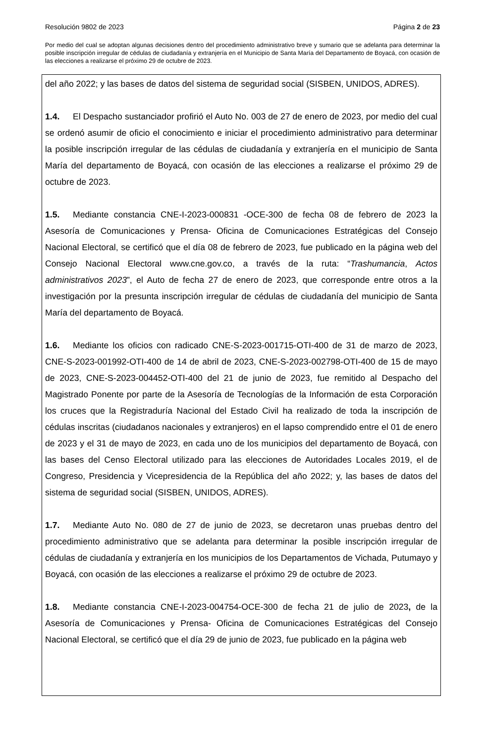Resolución 9802 de 2023 Página 2 de 23
Por medio del cual se adoptan algunas decisiones dentro del procedimiento administrativo breve y sumario que se adelanta para determinar la posible inscripción irregular de cédulas de ciudadanía y extranjería en el Municipio de Santa María del Departamento de Boyacá, con ocasión de las elecciones a realizarse el próximo 29 de octubre de 2023.
del año 2022; y las bases de datos del sistema de seguridad social (SISBEN, UNIDOS, ADRES).
1.4. El Despacho sustanciador profirió el Auto No. 003 de 27 de enero de 2023, por medio del cual se ordenó asumir de oficio el conocimiento e iniciar el procedimiento administrativo para determinar la posible inscripción irregular de las cédulas de ciudadanía y extranjería en el municipio de Santa María del departamento de Boyacá, con ocasión de las elecciones a realizarse el próximo 29 de octubre de 2023.
1.5. Mediante constancia CNE-I-2023-000831 -OCE-300 de fecha 08 de febrero de 2023 la Asesoría de Comunicaciones y Prensa- Oficina de Comunicaciones Estratégicas del Consejo Nacional Electoral, se certificó que el día 08 de febrero de 2023, fue publicado en la página web del Consejo Nacional Electoral www.cne.gov.co, a través de la ruta: “Trashumancia, Actos administrativos 2023”, el Auto de fecha 27 de enero de 2023, que corresponde entre otros a la investigación por la presunta inscripción irregular de cédulas de ciudadanía del municipio de Santa María del departamento de Boyacá.
1.6. Mediante los oficios con radicado CNE-S-2023-001715-OTI-400 de 31 de marzo de 2023, CNE-S-2023-001992-OTI-400 de 14 de abril de 2023, CNE-S-2023-002798-OTI-400 de 15 de mayo de 2023, CNE-S-2023-004452-OTI-400 del 21 de junio de 2023, fue remitido al Despacho del Magistrado Ponente por parte de la Asesoría de Tecnologías de la Información de esta Corporación los cruces que la Registraduría Nacional del Estado Civil ha realizado de toda la inscripción de cédulas inscritas (ciudadanos nacionales y extranjeros) en el lapso comprendido entre el 01 de enero de 2023 y el 31 de mayo de 2023, en cada uno de los municipios del departamento de Boyacá, con las bases del Censo Electoral utilizado para las elecciones de Autoridades Locales 2019, el de Congreso, Presidencia y Vicepresidencia de la República del año 2022; y, las bases de datos del sistema de seguridad social (SISBEN, UNIDOS, ADRES).
1.7. Mediante Auto No. 080 de 27 de junio de 2023, se decretaron unas pruebas dentro del procedimiento administrativo que se adelanta para determinar la posible inscripción irregular de cédulas de ciudadanía y extranjería en los municipios de los Departamentos de Vichada, Putumayo y Boyacá, con ocasión de las elecciones a realizarse el próximo 29 de octubre de 2023.
1.8. Mediante constancia CNE-I-2023-004754-OCE-300 de fecha 21 de julio de 2023, de la Asesoría de Comunicaciones y Prensa- Oficina de Comunicaciones Estratégicas del Consejo Nacional Electoral, se certificó que el día 29 de junio de 2023, fue publicado en la página web